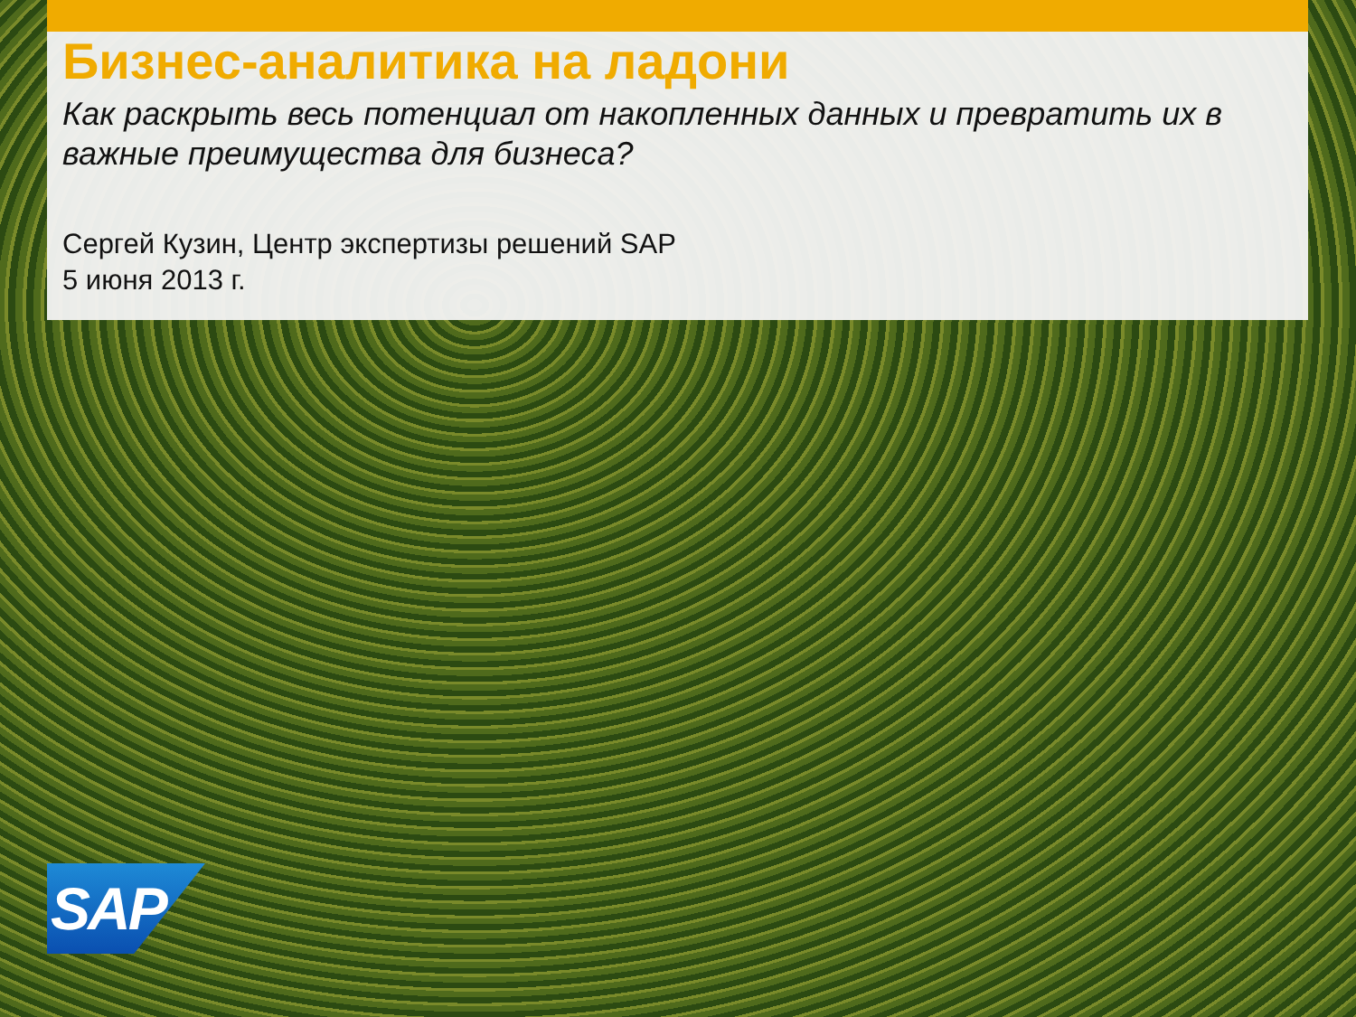Бизнес-аналитика на ладони
Как раскрыть весь потенциал от накопленных данных и превратить их в важные преимущества для бизнеса?
Сергей Кузин, Центр экспертизы решений SAP
5 июня 2013 г.
SAP